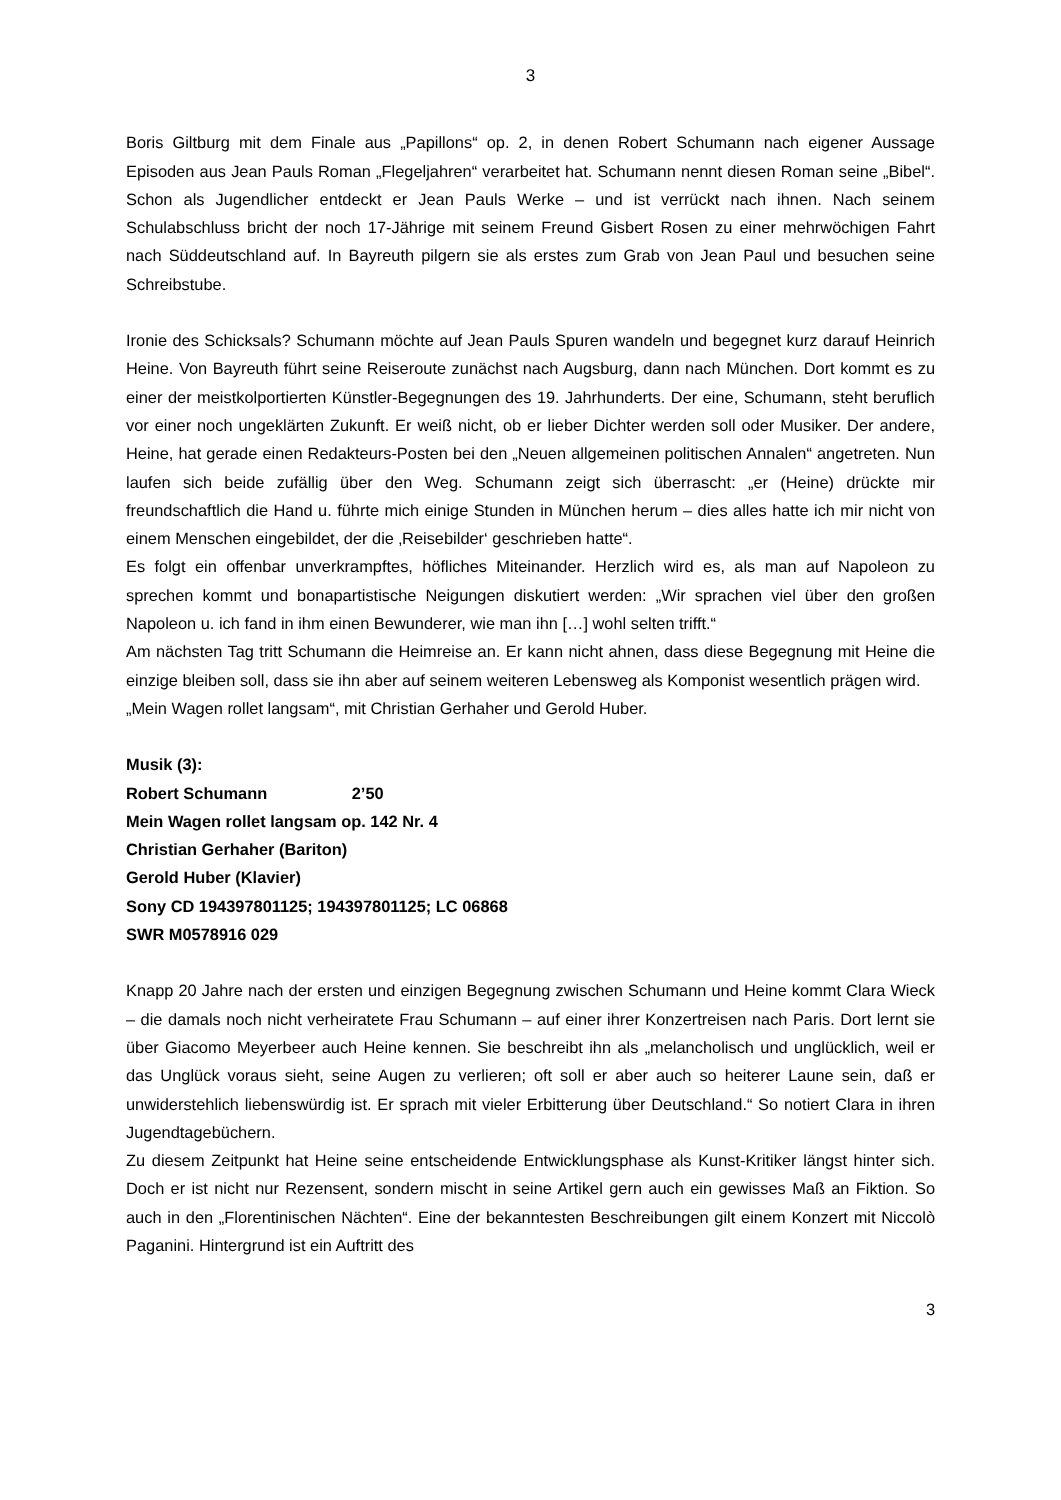3
Boris Giltburg mit dem Finale aus „Papillons“ op. 2, in denen Robert Schumann nach eigener Aussage Episoden aus Jean Pauls Roman „Flegeljahren“ verarbeitet hat. Schumann nennt diesen Roman seine „Bibel“. Schon als Jugendlicher entdeckt er Jean Pauls Werke – und ist verrückt nach ihnen. Nach seinem Schulabschluss bricht der noch 17-Jährige mit seinem Freund Gisbert Rosen zu einer mehrwöchigen Fahrt nach Süddeutschland auf. In Bayreuth pilgern sie als erstes zum Grab von Jean Paul und besuchen seine Schreibstube.
Ironie des Schicksals? Schumann möchte auf Jean Pauls Spuren wandeln und begegnet kurz darauf Heinrich Heine. Von Bayreuth führt seine Reiseroute zunächst nach Augsburg, dann nach München. Dort kommt es zu einer der meistkolportierten Künstler-Begegnungen des 19. Jahrhunderts. Der eine, Schumann, steht beruflich vor einer noch ungeklärten Zukunft. Er weiß nicht, ob er lieber Dichter werden soll oder Musiker. Der andere, Heine, hat gerade einen Redakteurs-Posten bei den „Neuen allgemeinen politischen Annalen“ angetreten. Nun laufen sich beide zufällig über den Weg. Schumann zeigt sich überrascht: „er (Heine) drückte mir freundschaftlich die Hand u. führte mich einige Stunden in München herum – dies alles hatte ich mir nicht von einem Menschen eingebildet, der die ‚Reisebilder‘ geschrieben hatte“.
Es folgt ein offenbar unverkrampftes, höfliches Miteinander. Herzlich wird es, als man auf Napoleon zu sprechen kommt und bonapartistische Neigungen diskutiert werden: „Wir sprachen viel über den großen Napoleon u. ich fand in ihm einen Bewunderer, wie man ihn […] wohl selten trifft.“
Am nächsten Tag tritt Schumann die Heimreise an. Er kann nicht ahnen, dass diese Begegnung mit Heine die einzige bleiben soll, dass sie ihn aber auf seinem weiteren Lebensweg als Komponist wesentlich prägen wird.
„Mein Wagen rollet langsam“, mit Christian Gerhaher und Gerold Huber.
Musik (3):
Robert Schumann 2’50
Mein Wagen rollet langsam op. 142 Nr. 4
Christian Gerhaher (Bariton)
Gerold Huber (Klavier)
Sony CD 194397801125; 194397801125; LC 06868
SWR M0578916 029
Knapp 20 Jahre nach der ersten und einzigen Begegnung zwischen Schumann und Heine kommt Clara Wieck – die damals noch nicht verheiratete Frau Schumann – auf einer ihrer Konzertreisen nach Paris. Dort lernt sie über Giacomo Meyerbeer auch Heine kennen. Sie beschreibt ihn als „melancholisch und unglücklich, weil er das Unglück voraus sieht, seine Augen zu verlieren; oft soll er aber auch so heiterer Laune sein, daß er unwiderstehlich liebenswürdig ist. Er sprach mit vieler Erbitterung über Deutschland.“ So notiert Clara in ihren Jugendtagebüchern.
Zu diesem Zeitpunkt hat Heine seine entscheidende Entwicklungsphase als Kunst-Kritiker längst hinter sich. Doch er ist nicht nur Rezensent, sondern mischt in seine Artikel gern auch ein gewisses Maß an Fiktion. So auch in den „Florentinischen Nächten“. Eine der bekanntesten Beschreibungen gilt einem Konzert mit Niccolò Paganini. Hintergrund ist ein Auftritt des
3